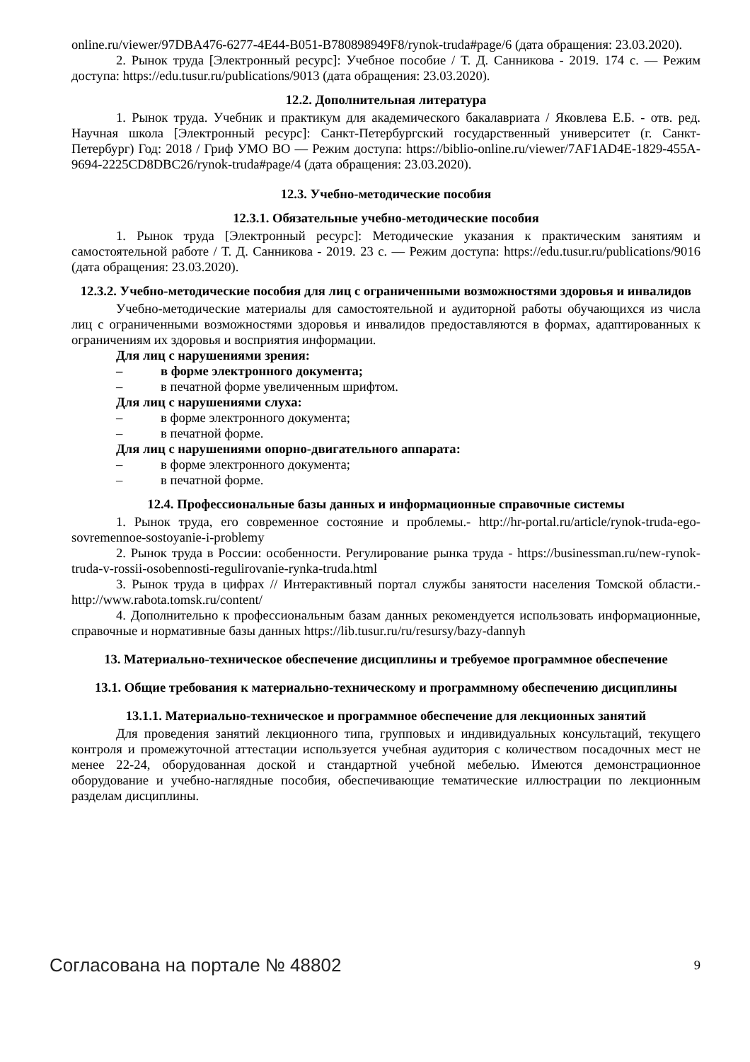online.ru/viewer/97DBA476-6277-4E44-B051-B780898949F8/rynok-truda#page/6 (дата обращения: 23.03.2020).
2. Рынок труда [Электронный ресурс]: Учебное пособие / Т. Д. Санникова - 2019. 174 с. — Режим доступа: https://edu.tusur.ru/publications/9013 (дата обращения: 23.03.2020).
12.2. Дополнительная литература
1. Рынок труда. Учебник и практикум для академического бакалавриата / Яковлева Е.Б. - отв. ред. Научная школа [Электронный ресурс]: Санкт-Петербургский государственный университет (г. Санкт-Петербург) Год: 2018 / Гриф УМО ВО — Режим доступа: https://biblio-online.ru/viewer/7AF1AD4E-1829-455A-9694-2225CD8DBC26/rynok-truda#page/4 (дата обращения: 23.03.2020).
12.3. Учебно-методические пособия
12.3.1. Обязательные учебно-методические пособия
1. Рынок труда [Электронный ресурс]: Методические указания к практическим занятиям и самостоятельной работе / Т. Д. Санникова - 2019. 23 с. — Режим доступа: https://edu.tusur.ru/publications/9016 (дата обращения: 23.03.2020).
12.3.2. Учебно-методические пособия для лиц с ограниченными возможностями здоровья и инвалидов
Учебно-методические материалы для самостоятельной и аудиторной работы обучающихся из числа лиц с ограниченными возможностями здоровья и инвалидов предоставляются в формах, адаптированных к ограничениям их здоровья и восприятия информации.
Для лиц с нарушениями зрения:
– в форме электронного документа;
– в печатной форме увеличенным шрифтом.
Для лиц с нарушениями слуха:
– в форме электронного документа;
– в печатной форме.
Для лиц с нарушениями опорно-двигательного аппарата:
– в форме электронного документа;
– в печатной форме.
12.4. Профессиональные базы данных и информационные справочные системы
1. Рынок труда, его современное состояние и проблемы.- http://hr-portal.ru/article/rynok-truda-ego-sovremennoe-sostoyanie-i-problemy
2. Рынок труда в России: особенности. Регулирование рынка труда - https://businessman.ru/new-rynok-truda-v-rossii-osobennosti-regulirovanie-rynka-truda.html
3. Рынок труда в цифрах // Интерактивный портал службы занятости населения Томской области.-http://www.rabota.tomsk.ru/content/
4. Дополнительно к профессиональным базам данных рекомендуется использовать информационные, справочные и нормативные базы данных https://lib.tusur.ru/ru/resursy/bazy-dannyh
13. Материально-техническое обеспечение дисциплины и требуемое программное обеспечение
13.1. Общие требования к материально-техническому и программному обеспечению дисциплины
13.1.1. Материально-техническое и программное обеспечение для лекционных занятий
Для проведения занятий лекционного типа, групповых и индивидуальных консультаций, текущего контроля и промежуточной аттестации используется учебная аудитория с количеством посадочных мест не менее 22-24, оборудованная доской и стандартной учебной мебелью. Имеются демонстрационное оборудование и учебно-наглядные пособия, обеспечивающие тематические иллюстрации по лекционным разделам дисциплины.
Согласована на портале № 48802 9